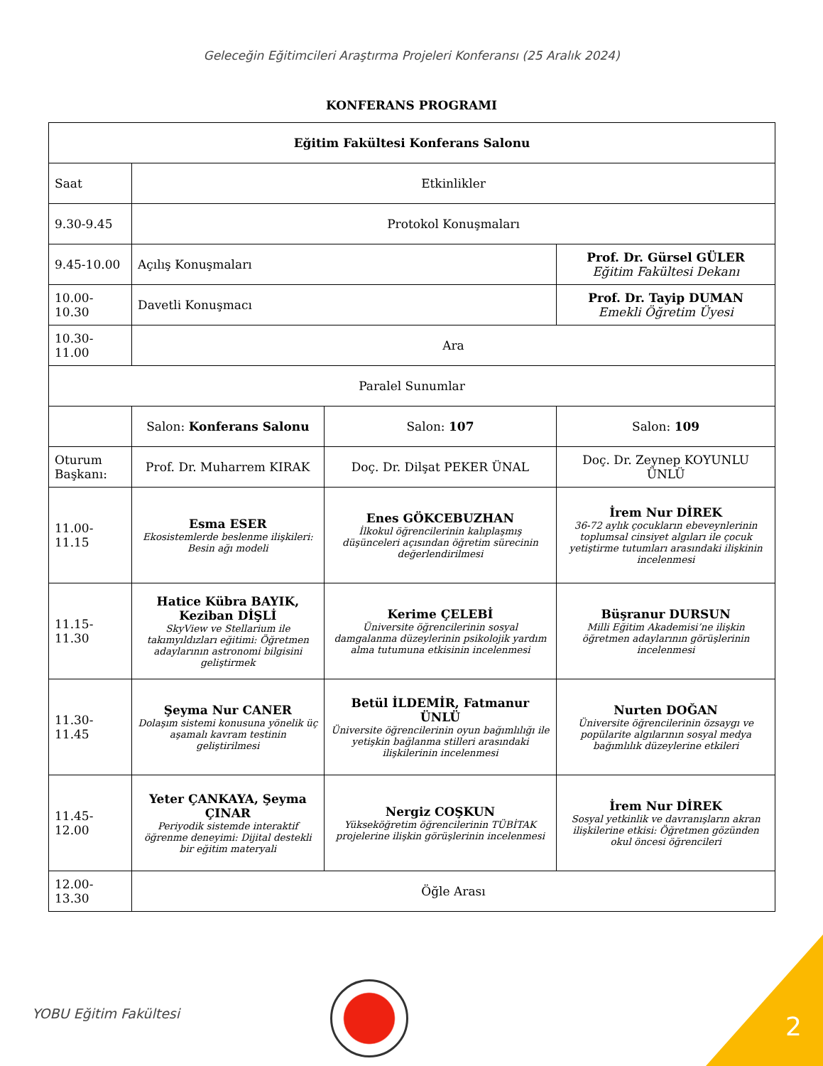Geleceğin Eğitimcileri Araştırma Projeleri Konferansı (25 Aralık 2024)
KONFERANS PROGRAMI
| Eğitim Fakültesi Konferans Salonu | | | |
| Saat | Etkinlikler | | |
| 9.30-9.45 | Protokol Konuşmaları | | |
| 9.45-10.00 | Açılış Konuşmaları | | Prof. Dr. Gürsel GÜLER Eğitim Fakültesi Dekanı |
| 10.00-10.30 | Davetli Konuşmacı | | Prof. Dr. Tayip DUMAN Emekli Öğretim Üyesi |
| 10.30-11.00 | Ara | | |
| Paralel Sunumlar | | | |
| | Salon: Konferans Salonu | Salon: 107 | Salon: 109 |
| Oturum Başkanı: | Prof. Dr. Muharrem KIRAK | Doç. Dr. Dilşat PEKER ÜNAL | Doç. Dr. Zeynep KOYUNLU ÜNLÜ |
| 11.00-11.15 | Esma ESER Ekosistemlerde beslenme ilişkileri: Besin ağı modeli | Enes GÖKCEBUZHAN İlkokul öğrencilerinin kalıplaşmış düşünceleri açısından öğretim sürecinin değerlendirilmesi | İrem Nur DİREK 36-72 aylık çocukların ebeveynlerinin toplumsal cinsiyet algıları ile çocuk yetiştirme tutumları arasındaki ilişkinin incelenmesi |
| 11.15-11.30 | Hatice Kübra BAYIK, Keziban DİŞLİ SkyView ve Stellarium ile takımyıldızları eğitimi: Öğretmen adaylarının astronomi bilgisini geliştirmek | Kerime ÇELEBİ Üniversite öğrencilerinin sosyal damgalanma düzeylerinin psikolojik yardım alma tutumuna etkisinin incelenmesi | Büşranur DURSUN Milli Eğitim Akademisi’ne ilişkin öğretmen adaylarının görüşlerinin incelenmesi |
| 11.30-11.45 | Şeyma Nur CANER Dolaşım sistemi konusuna yönelik üç aşamalı kavram testinin geliştirilmesi | Betül İLDEMİR, Fatmanur ÜNLÜ Üniversite öğrencilerinin oyun bağımlılığı ile yetişkin bağlanma stilleri arasındaki ilişkilerinin incelenmesi | Nurten DOĞAN Üniversite öğrencilerinin özsaygı ve popülarite algılarının sosyal medya bağımlılık düzeylerine etkileri |
| 11.45-12.00 | Yeter ÇANKAYA, Şeyma ÇINAR Periyodik sistemde interaktif öğrenme deneyimi: Dijital destekli bir eğitim materyali | Nergiz COŞKUN Yükseköğretim öğrencilerinin TÜBİTAK projelerine ilişkin görüşlerinin incelenmesi | İrem Nur DİREK Sosyal yetkinlik ve davranışların akran ilişkilerine etkisi: Öğretmen gözünden okul öncesi öğrencileri |
| 12.00-13.30 | Öğle Arası | | |
YOBU Eğitim Fakültesi 2